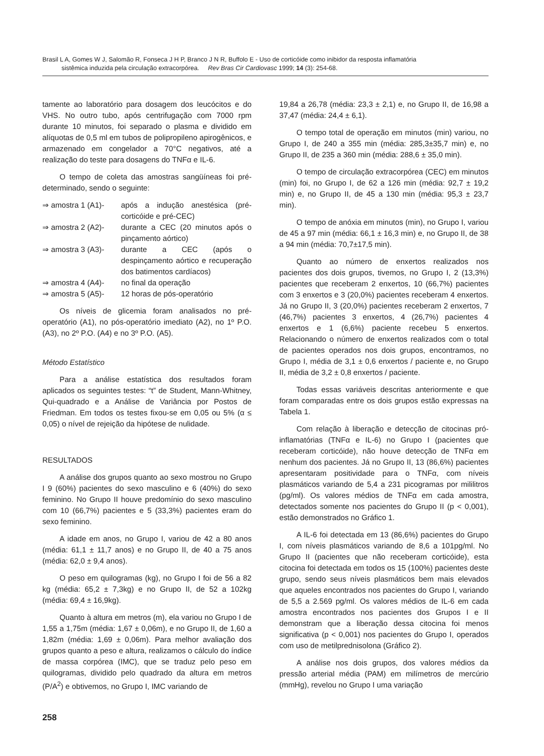Brasil L A, Gomes W J, Salomão R, Fonseca J H P, Branco J N R, Buffolo E - Uso de corticóide como inibidor da resposta inflamatória
sistêmica induzida pela circulação extracorpórea. Rev Bras Cir Cardiovasc 1999; 14 (3): 254-68.
tamente ao laboratório para dosagem dos leucócitos e do VHS. No outro tubo, após centrifugação com 7000 rpm durante 10 minutos, foi separado o plasma e dividido em alíquotas de 0,5 ml em tubos de polipropileno apirogênicos, e armazenado em congelador a 70°C negativos, até a realização do teste para dosagens do TNFα e IL-6.
O tempo de coleta das amostras sangüíneas foi pré-determinado, sendo o seguinte:
⇒ amostra 1 (A1)- após a indução anestésica (pré-corticóide e pré-CEC)
⇒ amostra 2 (A2)- durante a CEC (20 minutos após o pinçamento aórtico)
⇒ amostra 3 (A3)- durante a CEC (após o despinçamento aórtico e recuperação dos batimentos cardíacos)
⇒ amostra 4 (A4)- no final da operação
⇒ amostra 5 (A5)- 12 horas de pós-operatório
Os níveis de glicemia foram analisados no pré-operatório (A1), no pós-operatório imediato (A2), no 1º P.O. (A3), no 2º P.O. (A4) e no 3º P.O. (A5).
Método Estatístico
Para a análise estatística dos resultados foram aplicados os seguintes testes: “t” de Student, Mann-Whitney, Qui-quadrado e a Análise de Variância por Postos de Friedman. Em todos os testes fixou-se em 0,05 ou 5% (α ≤ 0,05) o nível de rejeição da hipótese de nulidade.
RESULTADOS
A análise dos grupos quanto ao sexo mostrou no Grupo I 9 (60%) pacientes do sexo masculino e 6 (40%) do sexo feminino. No Grupo II houve predomínio do sexo masculino com 10 (66,7%) pacientes e 5 (33,3%) pacientes eram do sexo feminino.
A idade em anos, no Grupo I, variou de 42 a 80 anos (média: 61,1 ± 11,7 anos) e no Grupo II, de 40 a 75 anos (média: 62,0 ± 9,4 anos).
O peso em quilogramas (kg), no Grupo I foi de 56 a 82 kg (média: 65,2 ± 7,3kg) e no Grupo II, de 52 a 102kg (média: 69,4 ± 16,9kg).
Quanto à altura em metros (m), ela variou no Grupo I de 1,55 a 1,75m (média: 1,67 ± 0,06m), e no Grupo II, de 1,60 a 1,82m (média: 1,69 ± 0,06m). Para melhor avaliação dos grupos quanto a peso e altura, realizamos o cálculo do índice de massa corpórea (IMC), que se traduz pelo peso em quilogramas, dividido pelo quadrado da altura em metros (P/A<sup>2</sup>) e obtivemos, no Grupo I, IMC variando de
19,84 a 26,78 (média: 23,3 ± 2,1) e, no Grupo II, de 16,98 a 37,47 (média: 24,4 ± 6,1).
O tempo total de operação em minutos (min) variou, no Grupo I, de 240 a 355 min (média: 285,3±35,7 min) e, no Grupo II, de 235 a 360 min (média: 288,6 ± 35,0 min).
O tempo de circulação extracorpórea (CEC) em minutos (min) foi, no Grupo I, de 62 a 126 min (média: 92,7 ± 19,2 min) e, no Grupo II, de 45 a 130 min (média: 95,3 ± 23,7 min).
O tempo de anóxia em minutos (min), no Grupo I, variou de 45 a 97 min (média: 66,1 ± 16,3 min) e, no Grupo II, de 38 a 94 min (média: 70,7±17,5 min).
Quanto ao número de enxertos realizados nos pacientes dos dois grupos, tivemos, no Grupo I, 2 (13,3%) pacientes que receberam 2 enxertos, 10 (66,7%) pacientes com 3 enxertos e 3 (20,0%) pacientes receberam 4 enxertos. Já no Grupo II, 3 (20,0%) pacientes receberam 2 enxertos, 7 (46,7%) pacientes 3 enxertos, 4 (26,7%) pacientes 4 enxertos e 1 (6,6%) paciente recebeu 5 enxertos. Relacionando o número de enxertos realizados com o total de pacientes operados nos dois grupos, encontramos, no Grupo I, média de 3,1 ± 0,6 enxertos / paciente e, no Grupo II, média de 3,2 ± 0,8 enxertos / paciente.
Todas essas variáveis descritas anteriormente e que foram comparadas entre os dois grupos estão expressas na Tabela 1.
Com relação à liberação e detecção de citocinas pró-inflamatórias (TNFα e IL-6) no Grupo I (pacientes que receberam corticóide), não houve detecção de TNFα em nenhum dos pacientes. Já no Grupo II, 13 (86,6%) pacientes apresentaram positividade para o TNFα, com níveis plasmáticos variando de 5,4 a 231 picogramas por mililitros (pg/ml). Os valores médios de TNFα em cada amostra, detectados somente nos pacientes do Grupo II (p < 0,001), estão demonstrados no Gráfico 1.
A IL-6 foi detectada em 13 (86,6%) pacientes do Grupo I, com níveis plasmáticos variando de 8,6 a 101pg/ml. No Grupo II (pacientes que não receberam corticóide), esta citocina foi detectada em todos os 15 (100%) pacientes deste grupo, sendo seus níveis plasmáticos bem mais elevados que aqueles encontrados nos pacientes do Grupo I, variando de 5,5 a 2.569 pg/ml. Os valores médios de IL-6 em cada amostra encontrados nos pacientes dos Grupos I e II demonstram que a liberação dessa citocina foi menos significativa (p < 0,001) nos pacientes do Grupo I, operados com uso de metilprednisolona (Gráfico 2).
A análise nos dois grupos, dos valores médios da pressão arterial média (PAM) em milímetros de mercúrio (mmHg), revelou no Grupo I uma variação
258